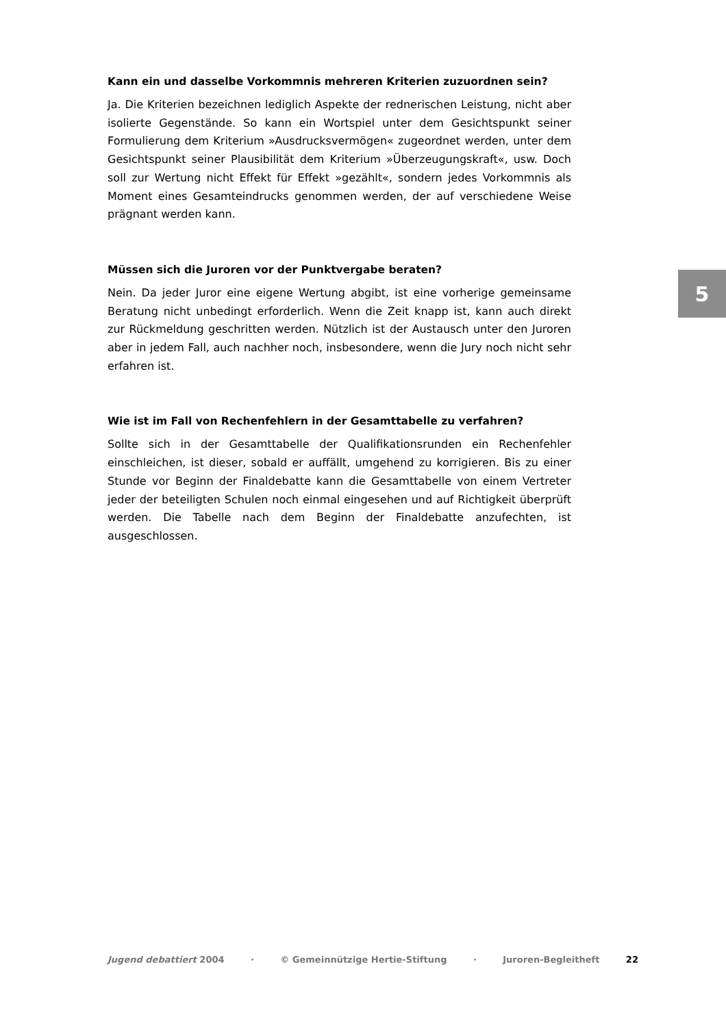Kann ein und dasselbe Vorkommnis mehreren Kriterien zuzuordnen sein?
Ja. Die Kriterien bezeichnen lediglich Aspekte der rednerischen Leistung, nicht aber isolierte Gegenstände. So kann ein Wortspiel unter dem Gesichtspunkt seiner Formulierung dem Kriterium »Ausdrucksvermögen« zugeordnet werden, unter dem Gesichtspunkt seiner Plausibilität dem Kriterium »Überzeugungskraft«, usw. Doch soll zur Wertung nicht Effekt für Effekt »gezählt«, sondern jedes Vorkommnis als Moment eines Gesamteindrucks genommen werden, der auf verschiedene Weise prägnant werden kann.
Müssen sich die Juroren vor der Punktvergabe beraten?
Nein. Da jeder Juror eine eigene Wertung abgibt, ist eine vorherige gemeinsame Beratung nicht unbedingt erforderlich. Wenn die Zeit knapp ist, kann auch direkt zur Rückmeldung geschritten werden. Nützlich ist der Austausch unter den Juroren aber in jedem Fall, auch nachher noch, insbesondere, wenn die Jury noch nicht sehr erfahren ist.
Wie ist im Fall von Rechenfehlern in der Gesamttabelle zu verfahren?
Sollte sich in der Gesamttabelle der Qualifikationsrunden ein Rechenfehler einschleichen, ist dieser, sobald er auffällt, umgehend zu korrigieren. Bis zu einer Stunde vor Beginn der Finaldebatte kann die Gesamttabelle von einem Vertreter jeder der beteiligten Schulen noch einmal eingesehen und auf Richtigkeit überprüft werden. Die Tabelle nach dem Beginn der Finaldebatte anzufechten, ist ausgeschlossen.
5
Jugend debattiert 2004 · © Gemeinnützige Hertie-Stiftung · Juroren-Begleitheft 22